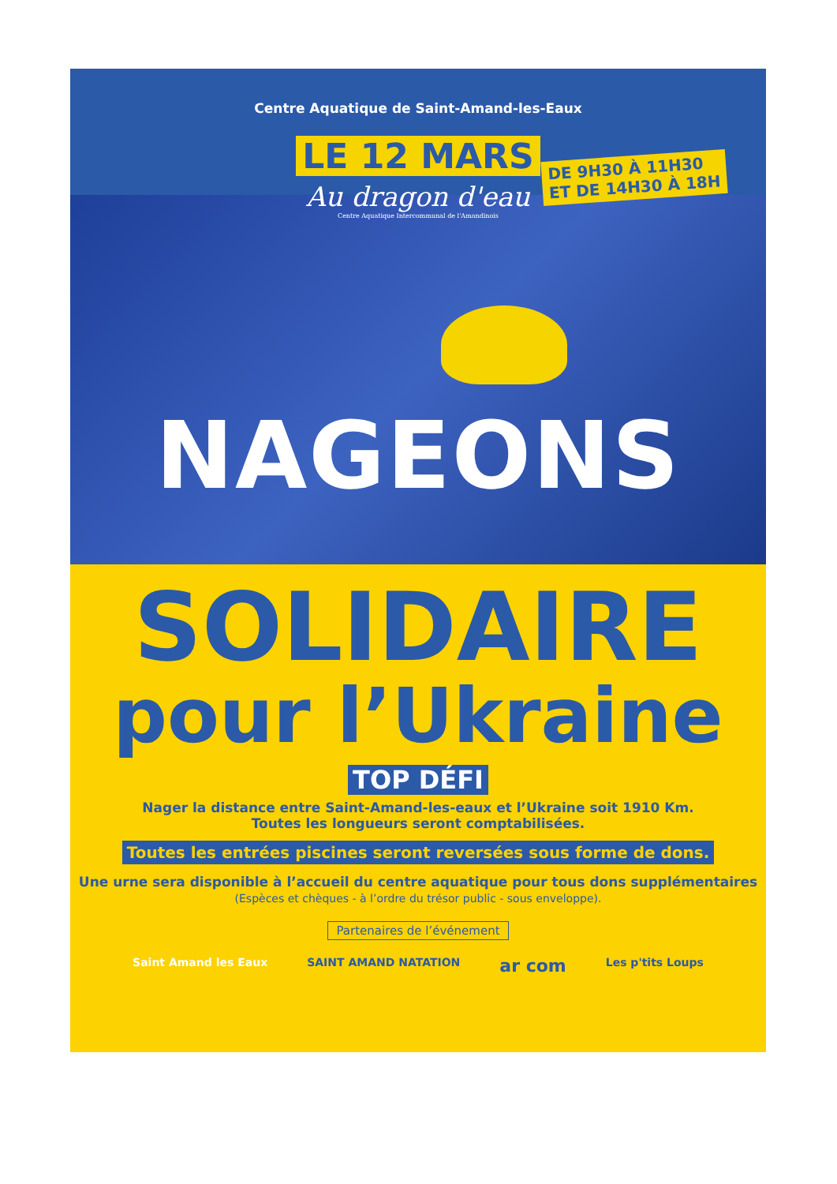Centre Aquatique de Saint-Amand-les-Eaux
LE 12 MARS
DE 9H30 À 11H30
ET DE 14H30 À 18H
Au dragon d'eau
Centre Aquatique Intercommunal de l'Amandinois
NAGEONS
SOLIDAIRE
pour l’Ukraine
TOP DÉFI
Nager la distance entre Saint-Amand-les-eaux et l’Ukraine soit 1910 Km.
Toutes les longueurs seront comptabilisées.
Toutes les entrées piscines seront reversées sous forme de dons.
Une urne sera disponible à l’accueil du centre aquatique pour tous dons supplémentaires
(Espèces et chèques - à l’ordre du trésor public - sous enveloppe).
Partenaires de l’événement
Saint Amand les Eaux SAINT AMAND NATATION ar com Les p'tits Loups